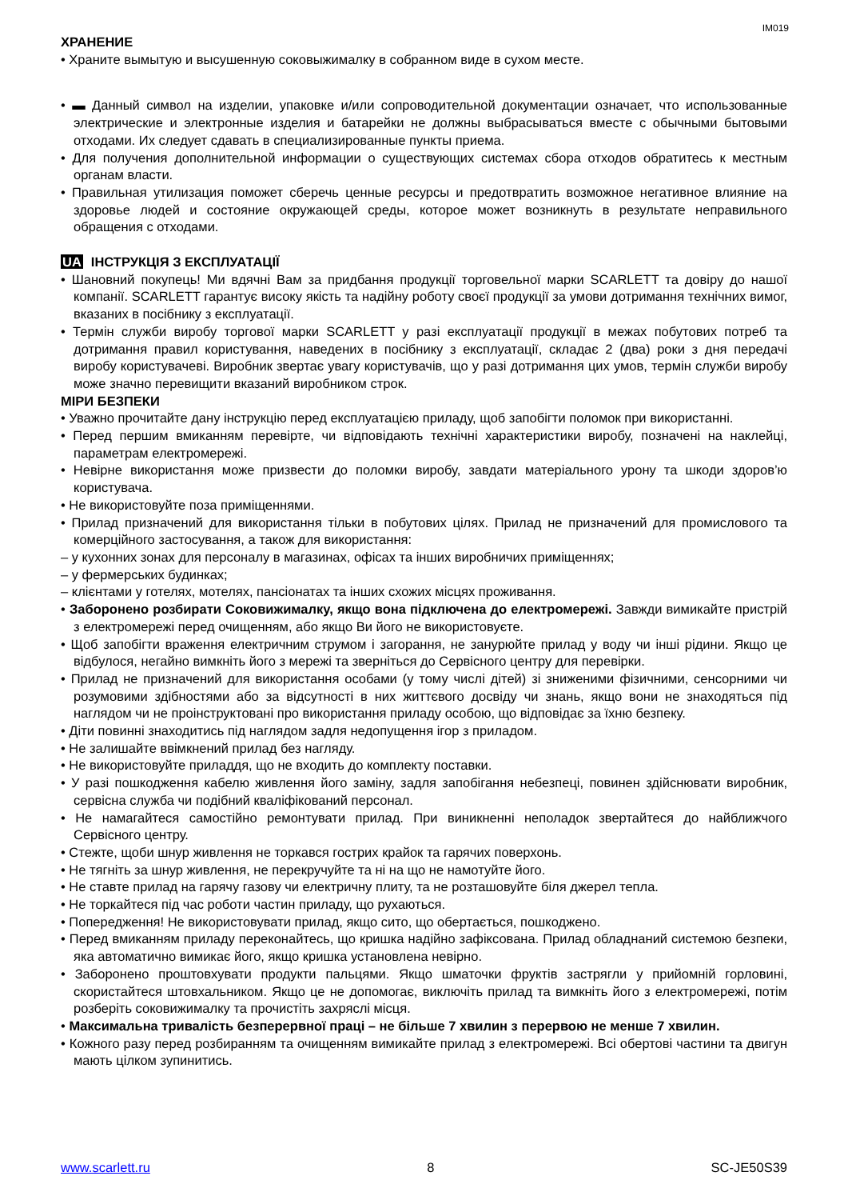IM019
ХРАНЕНИЕ
• Храните вымытую и высушенную соковыжималку в собранном виде в сухом месте.
• ▬ Данный символ на изделии, упаковке и/или сопроводительной документации означает, что использованные электрические и электронные изделия и батарейки не должны выбрасываться вместе с обычными бытовыми отходами. Их следует сдавать в специализированные пункты приема.
• Для получения дополнительной информации о существующих системах сбора отходов обратитесь к местным органам власти.
• Правильная утилизация поможет сберечь ценные ресурсы и предотвратить возможное негативное влияние на здоровье людей и состояние окружающей среды, которое может возникнуть в результате неправильного обращения с отходами.
UA ІНСТРУКЦІЯ З ЕКСПЛУАТАЦІЇ
• Шановний покупець! Ми вдячні Вам за придбання продукції торговельної марки SCARLETT та довіру до нашої компанії. SCARLETT гарантує високу якість та надійну роботу своєї продукції за умови дотримання технічних вимог, вказаних в посібнику з експлуатації.
• Термін служби виробу торгової марки SCARLETT у разі експлуатації продукції в межах побутових потреб та дотримання правил користування, наведених в посібнику з експлуатації, складає 2 (два) роки з дня передачі виробу користувачеві. Виробник звертає увагу користувачів, що у разі дотримання цих умов, термін служби виробу може значно перевищити вказаний виробником строк.
МІРИ БЕЗПЕКИ
• Уважно прочитайте дану інструкцію перед експлуатацією приладу, щоб запобігти поломок при використанні.
• Перед першим вмиканням перевірте, чи відповідають технічні характеристики виробу, позначені на наклейці, параметрам електромережі.
• Невірне використання може призвести до поломки виробу, завдати матеріального урону та шкоди здоров’ю користувача.
• Не використовуйте поза приміщеннями.
• Прилад призначений для використання тільки в побутових цілях. Прилад не призначений для промислового та комерційного застосування, а також для використання:
– у кухонних зонах для персоналу в магазинах, офісах та інших виробничих приміщеннях;
– у фермерських будинках;
– клієнтами у готелях, мотелях, пансіонатах та інших схожих місцях проживання.
• Заборонено розбирати Соковижималку, якщо вона підключена до електромережі. Завжди вимикайте пристрій з електромережі перед очищенням, або якщо Ви його не використовуєте.
• Щоб запобігти враження електричним струмом і загорання, не занурюйте прилад у воду чи інші рідини. Якщо це відбулося, негайно вимкніть його з мережі та зверніться до Сервісного центру для перевірки.
• Прилад не призначений для використання особами (у тому числі дітей) зі зниженими фізичними, сенсорними чи розумовими здібностями або за відсутності в них життєвого досвіду чи знань, якщо вони не знаходяться під наглядом чи не проінструктовані про використання приладу особою, що відповідає за їхню безпеку.
• Діти повинні знаходитись під наглядом задля недопущення ігор з приладом.
• Не залишайте ввімкнений прилад без нагляду.
• Не використовуйте приладдя, що не входить до комплекту поставки.
• У разі пошкодження кабелю живлення його заміну, задля запобігання небезпеці, повинен здійснювати виробник, сервісна служба чи подібний кваліфікований персонал.
• Не намагайтеся самостійно ремонтувати прилад. При виникненні неполадок звертайтеся до найближчого Сервісного центру.
• Стежте, щоби шнур живлення не торкався гострих крайок та гарячих поверхонь.
• Не тягніть за шнур живлення, не перекручуйте та ні на що не намотуйте його.
• Не ставте прилад на гарячу газову чи електричну плиту, та не розташовуйте біля джерел тепла.
• Не торкайтеся під час роботи частин приладу, що рухаються.
• Попередження! Не використовувати прилад, якщо сито, що обертається, пошкоджено.
• Перед вмиканням приладу переконайтесь, що кришка надійно зафіксована. Прилад обладнаний системою безпеки, яка автоматично вимикає його, якщо кришка установлена невірно.
• Заборонено проштовхувати продукти пальцями. Якщо шматочки фруктів застрягли у прийомній горловині, скористайтеся штовхальником. Якщо це не допомогає, виключіть прилад та вимкніть його з електромережі, потім розберіть соковижималку та прочистіть захряслі місця.
• Максимальна тривалість безперервної праці – не більше 7 хвилин з перервою не менше 7 хвилин.
• Кожного разу перед розбиранням та очищенням вимикайте прилад з електромережі. Всі обертові частини та двигун мають цілком зупинитись.
www.scarlett.ru 8 SC-JE50S39